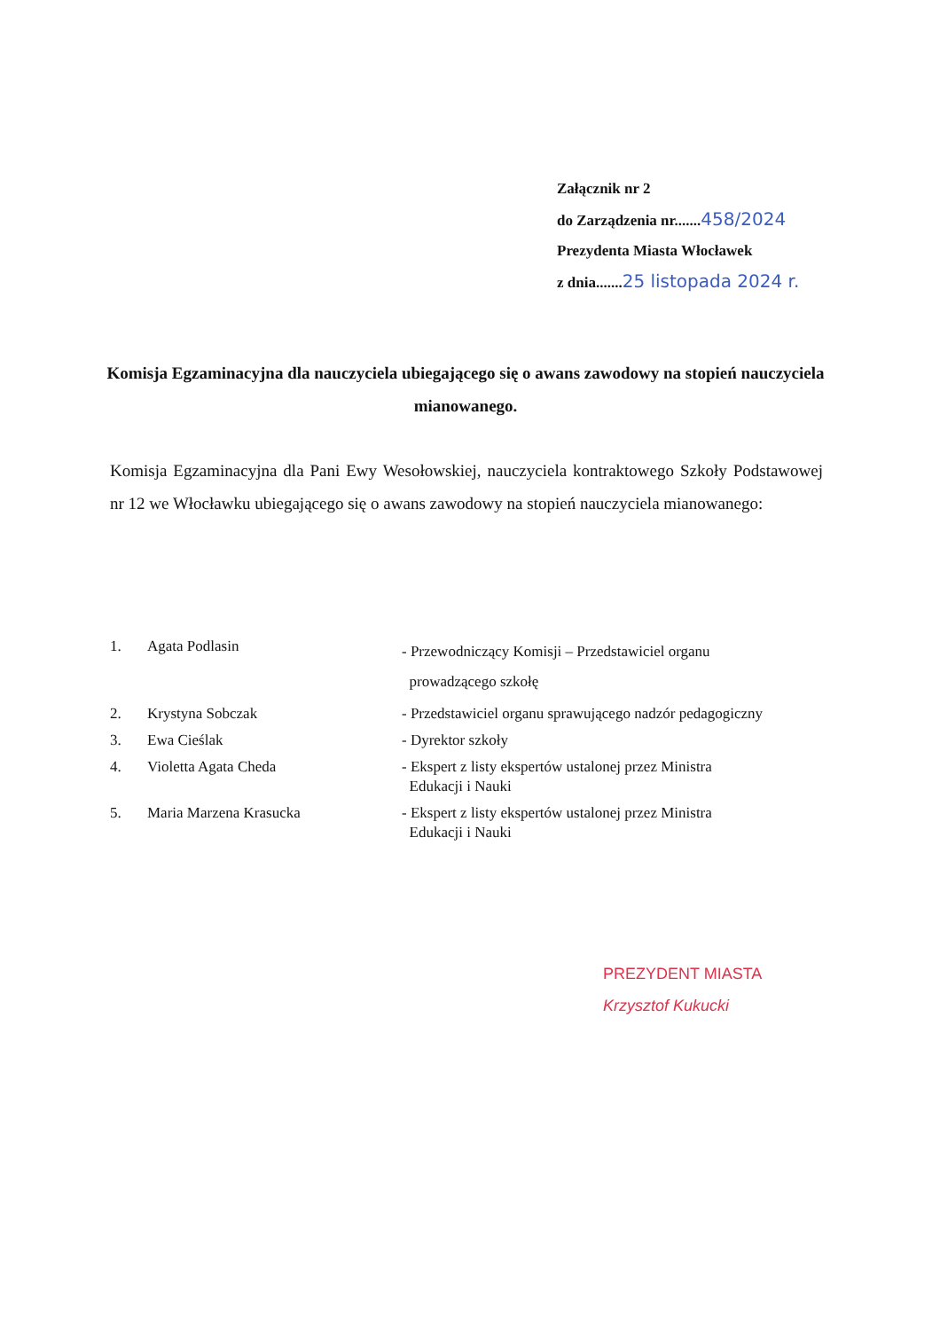Załącznik nr 2
do Zarządzenia nr.......458/2024
Prezydenta Miasta Włocławek
z dnia.......25 listopada 2024 r.
Komisja Egzaminacyjna dla nauczyciela ubiegającego się o awans zawodowy na stopień nauczyciela mianowanego.
Komisja Egzaminacyjna dla Pani Ewy Wesołowskiej, nauczyciela kontraktowego Szkoły Podstawowej nr 12 we Włocławku ubiegającego się o awans zawodowy na stopień nauczyciela mianowanego:
| 1. | Agata Podlasin | - Przewodniczący Komisji – Przedstawiciel organu prowadzącego szkołę |
| 2. | Krystyna Sobczak | - Przedstawiciel organu sprawującego nadzór pedagogiczny |
| 3. | Ewa Cieślak | - Dyrektor szkoły |
| 4. | Violetta Agata Cheda | - Ekspert z listy ekspertów ustalonej przez Ministra Edukacji i Nauki |
| 5. | Maria Marzena Krasucka | - Ekspert z listy ekspertów ustalonej przez Ministra Edukacji i Nauki |
PREZYDENT MIASTA
Krzysztof Kukucki